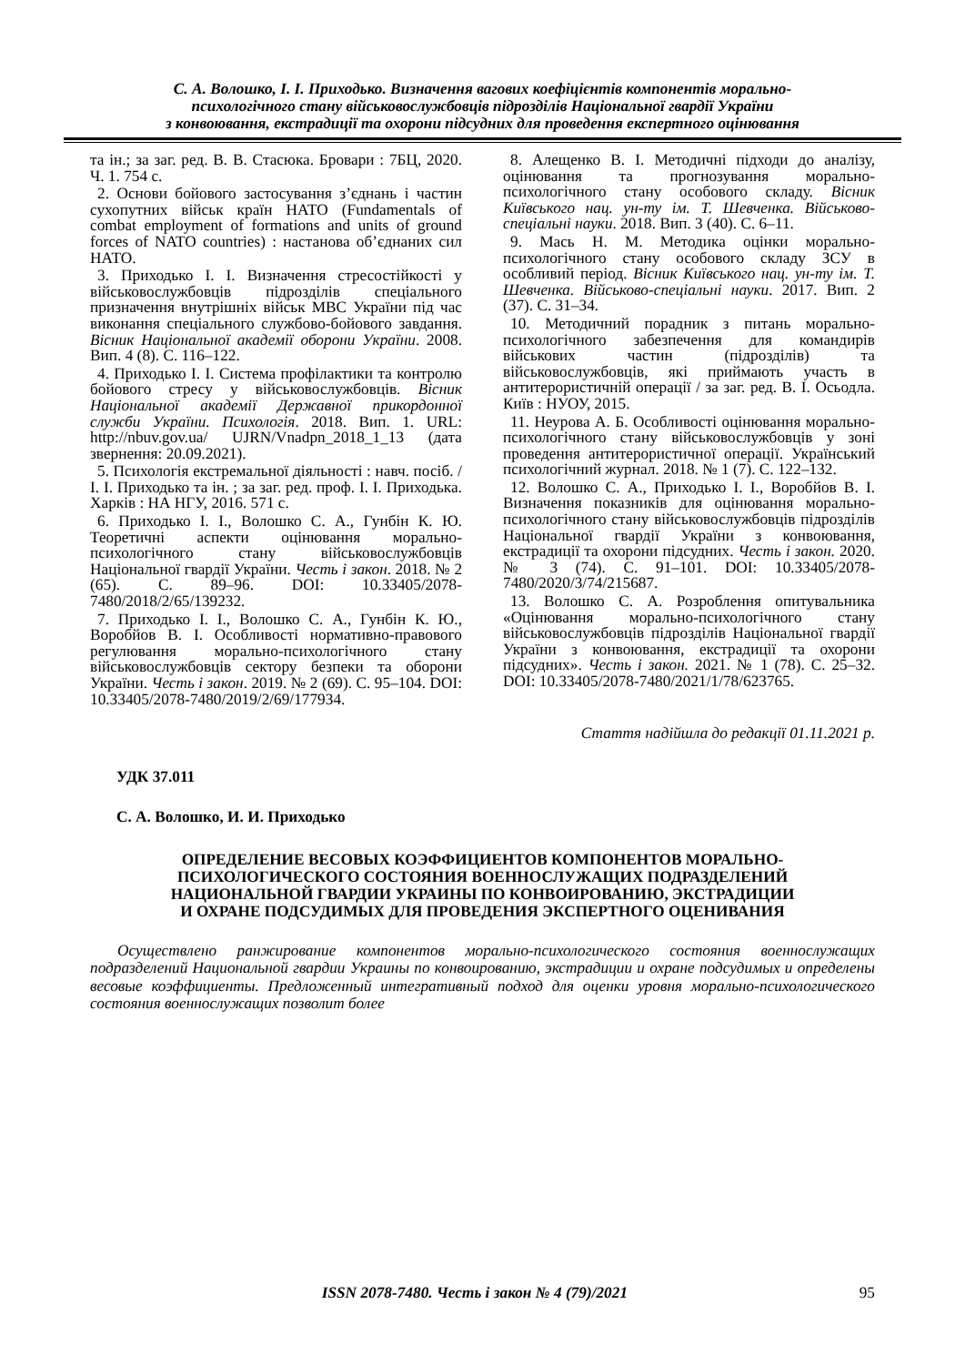С. А. Волошко, І. І. Приходько. Визначення вагових коефіцієнтів компонентів морально-
психологічного стану військовослужбовців підрозділів Національної гвардії України
з конвоювання, екстрадиції та охорони підсудних для проведення експертного оцінювання
та ін.; за заг. ред. В. В. Стасюка. Бровари : 7БЦ, 2020. Ч. 1. 754 с.
2. Основи бойового застосування з’єднань і частин сухопутних військ країн НАТО (Fundamentals of combat employment of formations and units of ground forces of NATO countries) : настанова об’єднаних сил НАТО.
3. Приходько І. І. Визначення стресостійкості у військовослужбовців підрозділів спеціального призначення внутрішніх військ МВС України під час виконання спеціального службово-бойового завдання. Вісник Національної академії оборони України. 2008. Вип. 4 (8). С. 116–122.
4. Приходько І. І. Система профілактики та контролю бойового стресу у військовослужбовців. Вісник Національної академії Державної прикордонної служби України. Психологія. 2018. Вип. 1. URL: http://nbuv.gov.ua/ UJRN/Vnadpn_2018_1_13 (дата звернення: 20.09.2021).
5. Психологія екстремальної діяльності : навч. посіб. / І. І. Приходько та ін. ; за заг. ред. проф. І. І. Приходька. Харків : НА НГУ, 2016. 571 с.
6. Приходько І. І., Волошко С. А., Гунбін К. Ю. Теоретичні аспекти оцінювання морально-психологічного стану військовослужбовців Національної гвардії України. Честь і закон. 2018. № 2 (65). С. 89–96. DOI: 10.33405/2078-7480/2018/2/65/139232.
7. Приходько І. І., Волошко С. А., Гунбін К. Ю., Воробйов В. І. Особливості нормативно-правового регулювання морально-психологічного стану військовослужбовців сектору безпеки та оборони України. Честь і закон. 2019. № 2 (69). С. 95–104. DOI: 10.33405/2078-7480/2019/2/69/177934.
8. Алещенко В. І. Методичні підходи до аналізу, оцінювання та прогнозування морально-психологічного стану особового складу. Вісник Київського нац. ун-ту ім. Т. Шевченка. Військово-спеціальні науки. 2018. Вип. 3 (40). С. 6–11.
9. Мась Н. М. Методика оцінки морально-психологічного стану особового складу ЗСУ в особливий період. Вісник Київського нац. ун-ту ім. Т. Шевченка. Військово-спеціальні науки. 2017. Вип. 2 (37). С. 31–34.
10. Методичний порадник з питань морально-психологічного забезпечення для командирів військових частин (підрозділів) та військовослужбовців, які приймають участь в антитерористичній операції / за заг. ред. В. І. Осьодла. Київ : НУОУ, 2015.
11. Неурова А. Б. Особливості оцінювання морально-психологічного стану військовослужбовців у зоні проведення антитерористичної операції. Український психологічний журнал. 2018. № 1 (7). С. 122–132.
12. Волошко С. А., Приходько І. І., Воробйов В. І. Визначення показників для оцінювання морально-психологічного стану військовослужбовців підрозділів Національної гвардії України з конвоювання, екстрадиції та охорони підсудних. Честь і закон. 2020. № 3 (74). С. 91–101. DOI: 10.33405/2078-7480/2020/3/74/215687.
13. Волошко С. А. Розроблення опитувальника «Оцінювання морально-психологічного стану військовослужбовців підрозділів Національної гвардії України з конвоювання, екстрадиції та охорони підсудних». Честь і закон. 2021. № 1 (78). С. 25–32. DOI: 10.33405/2078-7480/2021/1/78/623765.
Стаття надійшла до редакції 01.11.2021 р.
УДК 37.011
С. А. Волошко, И. И. Приходько
ОПРЕДЕЛЕНИЕ ВЕСОВЫХ КОЭФФИЦИЕНТОВ КОМПОНЕНТОВ МОРАЛЬНО-
ПСИХОЛОГИЧЕСКОГО СОСТОЯНИЯ ВОЕННОСЛУЖАЩИХ ПОДРАЗДЕЛЕНИЙ
НАЦИОНАЛЬНОЙ ГВАРДИИ УКРАИНЫ ПО КОНВОИРОВАНИЮ, ЭКСТРАДИЦИИ
И ОХРАНЕ ПОДСУДИМЫХ ДЛЯ ПРОВЕДЕНИЯ ЭКСПЕРТНОГО ОЦЕНИВАНИЯ
Осуществлено ранжирование компонентов морально-психологического состояния военнослужащих подразделений Национальной гвардии Украины по конвоированию, экстрадиции и охране подсудимых и определены весовые коэффициенты. Предложенный интегративный подход для оценки уровня морально-психологического состояния военнослужащих позволит более
ISSN 2078-7480. Честь і закон № 4 (79)/2021
95